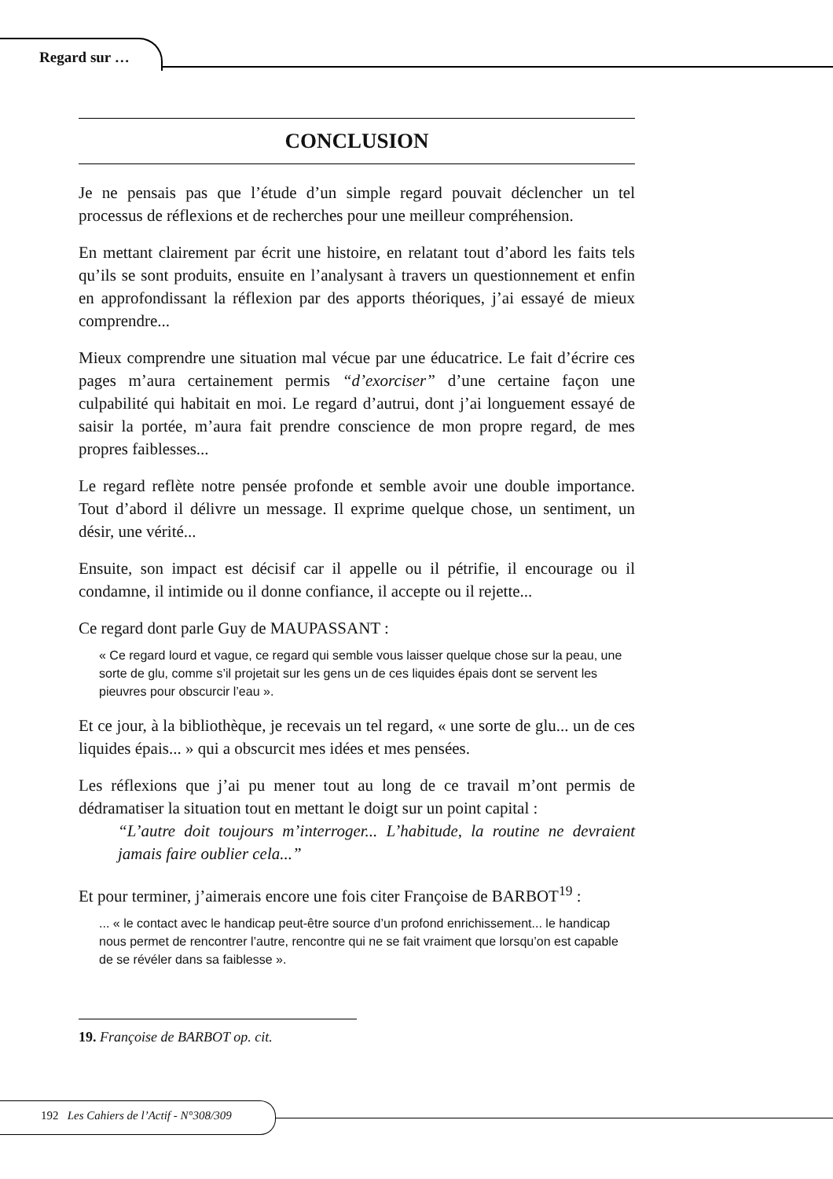Regard sur …
CONCLUSION
Je ne pensais pas que l’étude d’un simple regard pouvait déclencher un tel processus de réflexions et de recherches pour une meilleur compréhension.
En mettant clairement par écrit une histoire, en relatant tout d’abord les faits tels qu’ils se sont produits, ensuite en l’analysant à travers un questionnement et enfin en approfondissant la réflexion par des apports théoriques, j’ai essayé de mieux comprendre...
Mieux comprendre une situation mal vécue par une éducatrice. Le fait d’écrire ces pages m’aura certainement permis “d’exorciser” d’une certaine façon une culpabilité qui habitait en moi. Le regard d’autrui, dont j’ai longuement essayé de saisir la portée, m’aura fait prendre conscience de mon propre regard, de mes propres faiblesses...
Le regard reflète notre pensée profonde et semble avoir une double importance. Tout d’abord il délivre un message. Il exprime quelque chose, un sentiment, un désir, une vérité...
Ensuite, son impact est décisif car il appelle ou il pétrifie, il encourage ou il condamne, il intimide ou il donne confiance, il accepte ou il rejette...
Ce regard dont parle Guy de MAUPASSANT :
« Ce regard lourd et vague, ce regard qui semble vous laisser quelque chose sur la peau, une sorte de glu, comme s’il projetait sur les gens un de ces liquides épais dont se servent les pieuvres pour obscurcir l’eau ».
Et ce jour, à la bibliothèque, je recevais un tel regard, « une sorte de glu... un de ces liquides épais... » qui a obscurcit mes idées et mes pensées.
Les réflexions que j’ai pu mener tout au long de ce travail m’ont permis de dédramatiser la situation tout en mettant le doigt sur un point capital :
“L’autre doit toujours m’interroger... L’habitude, la routine ne devraient jamais faire oublier cela...”
Et pour terminer, j’aimerais encore une fois citer Françoise de BARBOT<sup>19</sup> :
... « le contact avec le handicap peut-être source d’un profond enrichissement... le handicap nous permet de rencontrer l’autre, rencontre qui ne se fait vraiment que lorsqu’on est capable de se révéler dans sa faiblesse ».
19. Françoise de BARBOT op. cit.
192 Les Cahiers de l’Actif - N°308/309